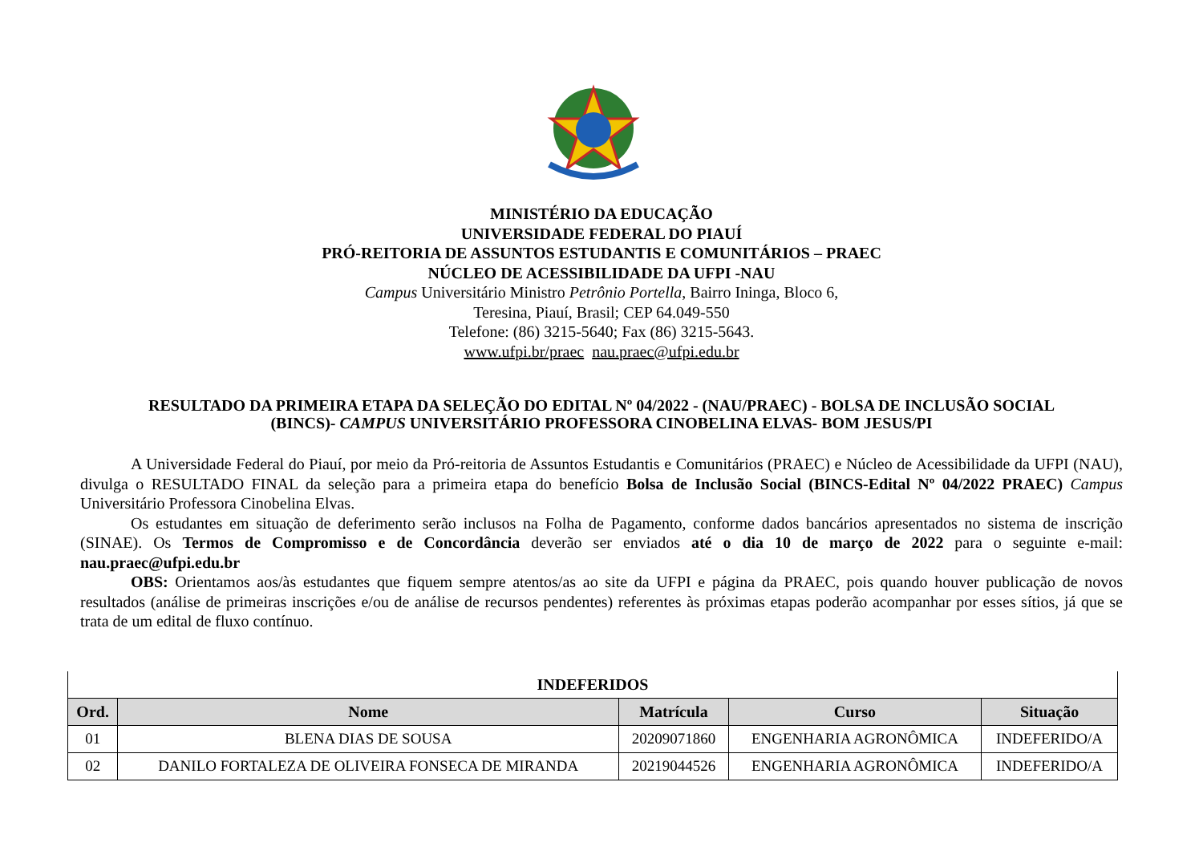MINISTÉRIO DA EDUCAÇÃO
UNIVERSIDADE FEDERAL DO PIAUÍ
PRÓ-REITORIA DE ASSUNTOS ESTUDANTIS E COMUNITÁRIOS – PRAEC
NÚCLEO DE ACESSIBILIDADE DA UFPI -NAU
Campus Universitário Ministro Petrônio Portella, Bairro Ininga, Bloco 6,
Teresina, Piauí, Brasil; CEP 64.049-550
Telefone: (86) 3215-5640; Fax (86) 3215-5643.
www.ufpi.br/praec nau.praec@ufpi.edu.br
RESULTADO DA PRIMEIRA ETAPA DA SELEÇÃO DO EDITAL Nº 04/2022 - (NAU/PRAEC) - BOLSA DE INCLUSÃO SOCIAL
(BINCS)- CAMPUS UNIVERSITÁRIO PROFESSORA CINOBELINA ELVAS- BOM JESUS/PI
A Universidade Federal do Piauí, por meio da Pró-reitoria de Assuntos Estudantis e Comunitários (PRAEC) e Núcleo de Acessibilidade da UFPI (NAU), divulga o RESULTADO FINAL da seleção para a primeira etapa do benefício Bolsa de Inclusão Social (BINCS-Edital Nº 04/2022 PRAEC) Campus Universitário Professora Cinobelina Elvas.
Os estudantes em situação de deferimento serão inclusos na Folha de Pagamento, conforme dados bancários apresentados no sistema de inscrição (SINAE). Os Termos de Compromisso e de Concordância deverão ser enviados até o dia 10 de março de 2022 para o seguinte e-mail: nau.praec@ufpi.edu.br
OBS: Orientamos aos/às estudantes que fiquem sempre atentos/as ao site da UFPI e página da PRAEC, pois quando houver publicação de novos resultados (análise de primeiras inscrições e/ou de análise de recursos pendentes) referentes às próximas etapas poderão acompanhar por esses sítios, já que se trata de um edital de fluxo contínuo.
| INDEFERIDOS | | | | |
| Ord. | Nome | Matrícula | Curso | Situação |
| 01 | BLENA DIAS DE SOUSA | 20209071860 | ENGENHARIA AGRONÔMICA | INDEFERIDO/A |
| 02 | DANILO FORTALEZA DE OLIVEIRA FONSECA DE MIRANDA | 20219044526 | ENGENHARIA AGRONÔMICA | INDEFERIDO/A |